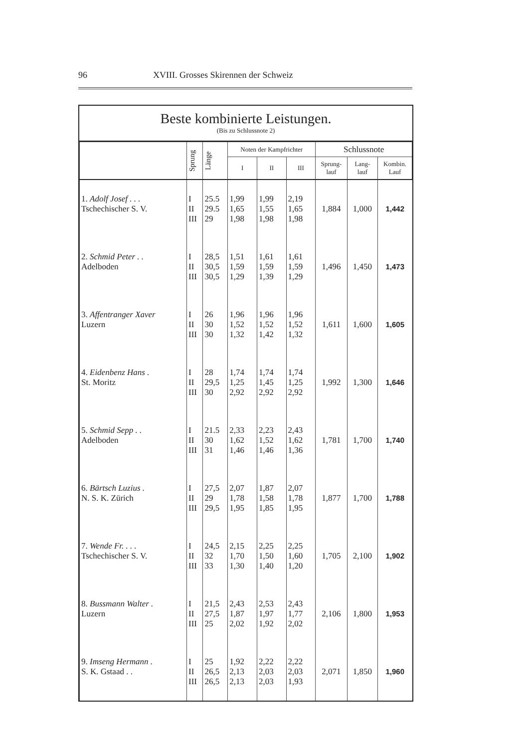96 XVIII. Grosses Skirennen der Schweiz
Beste kombinierte Leistungen.
(Bis zu Schlussnote 2)
| | Sprung | Länge | Noten der Kampfrichter | | | Schlussnote | | |
| --- | --- | --- | --- | --- | --- | --- | --- | --- |
| | | | I | II | III | Sprung- lauf | Lang- lauf | Kombin. Lauf |
| 1. Adolf Josef . . . Tschechischer S. V. | I II III | 25.5 29.5 29 | 1,99 1,65 1,98 | 1,99 1,55 1,98 | 2,19 1,65 1,98 | 1,884 | 1,000 | 1,442 |
| 2. Schmid Peter . . Adelboden | I II III | 28,5 30,5 30,5 | 1,51 1,59 1,29 | 1,61 1,59 1,39 | 1,61 1,59 1,29 | 1,496 | 1,450 | 1,473 |
| 3. Affentranger Xaver Luzern | I II III | 26 30 30 | 1,96 1,52 1,32 | 1,96 1,52 1,42 | 1,96 1,52 1,32 | 1,611 | 1,600 | 1,605 |
| 4. Eidenbenz Hans . St. Moritz | I II III | 28 29,5 30 | 1,74 1,25 2,92 | 1,74 1,45 2,92 | 1,74 1,25 2,92 | 1,992 | 1,300 | 1,646 |
| 5. Schmid Sepp . . Adelboden | I II III | 21.5 30 31 | 2,33 1,62 1,46 | 2,23 1,52 1,46 | 2,43 1,62 1,36 | 1,781 | 1,700 | 1,740 |
| 6. Bärtsch Luzius . N. S. K. Zürich | I II III | 27,5 29 29,5 | 2,07 1,78 1,95 | 1,87 1,58 1,85 | 2,07 1,78 1,95 | 1,877 | 1,700 | 1,788 |
| 7. Wende Fr. . . . Tschechischer S. V. | I II III | 24,5 32 33 | 2,15 1,70 1,30 | 2,25 1,50 1,40 | 2,25 1,60 1,20 | 1,705 | 2,100 | 1,902 |
| 8. Bussmann Walter . Luzern | I II III | 21,5 27,5 25 | 2,43 1,87 2,02 | 2,53 1,97 1,92 | 2,43 1,77 2,02 | 2,106 | 1,800 | 1,953 |
| 9. Imseng Hermann . S. K. Gstaad . . | I II III | 25 26,5 26,5 | 1,92 2,13 2,13 | 2,22 2,03 2,03 | 2,22 2,03 1,93 | 2,071 | 1,850 | 1,960 |